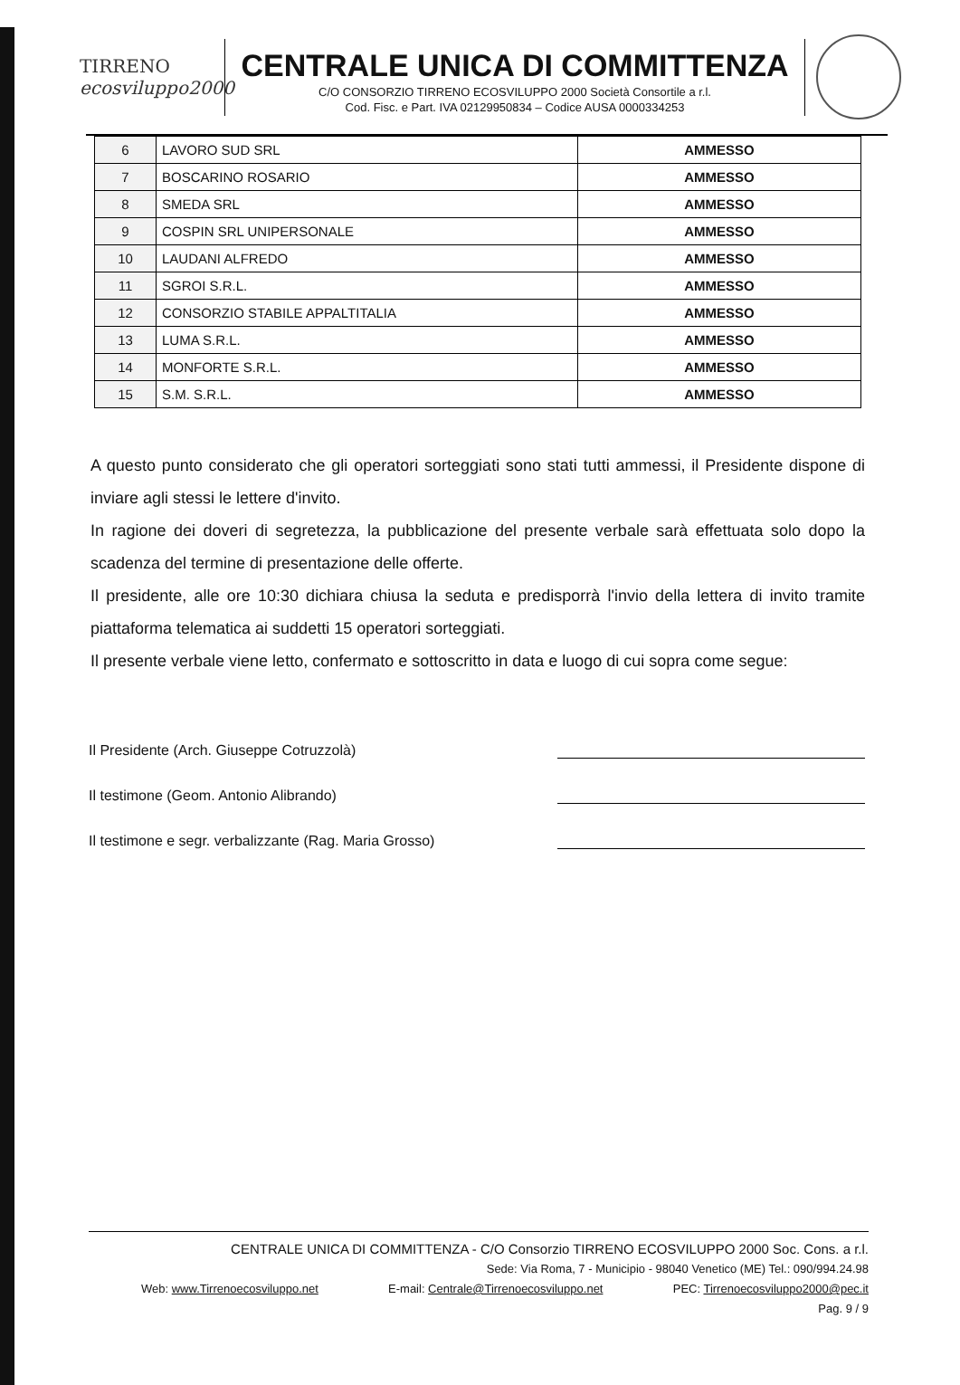TIRRENO
ecosviluppo2000
CENTRALE UNICA DI COMMITTENZA
C/O CONSORZIO TIRRENO ECOSVILUPPO 2000 Società Consortile a r.l.
Cod. Fisc. e Part. IVA 02129950834 – Codice AUSA 0000334253
| 6 | LAVORO SUD SRL | AMMESSO |
| 7 | BOSCARINO ROSARIO | AMMESSO |
| 8 | SMEDA SRL | AMMESSO |
| 9 | COSPIN SRL UNIPERSONALE | AMMESSO |
| 10 | LAUDANI ALFREDO | AMMESSO |
| 11 | SGROI S.R.L. | AMMESSO |
| 12 | CONSORZIO STABILE APPALTITALIA | AMMESSO |
| 13 | LUMA S.R.L. | AMMESSO |
| 14 | MONFORTE S.R.L. | AMMESSO |
| 15 | S.M. S.R.L. | AMMESSO |
A questo punto considerato che gli operatori sorteggiati sono stati tutti ammessi, il Presidente dispone di inviare agli stessi le lettere d'invito.
In ragione dei doveri di segretezza, la pubblicazione del presente verbale sarà effettuata solo dopo la scadenza del termine di presentazione delle offerte.
Il presidente, alle ore 10:30 dichiara chiusa la seduta e predisporrà l'invio della lettera di invito tramite piattaforma telematica ai suddetti 15 operatori sorteggiati.
Il presente verbale viene letto, confermato e sottoscritto in data e luogo di cui sopra come segue:
Il Presidente (Arch. Giuseppe Cotruzzolà)
Il testimone (Geom. Antonio Alibrando)
Il testimone e segr. verbalizzante (Rag. Maria Grosso)
CENTRALE UNICA DI COMMITTENZA - C/O Consorzio TIRRENO ECOSVILUPPO 2000 Soc. Cons. a r.l.
Sede: Via Roma, 7 - Municipio - 98040 Venetico (ME) Tel.: 090/994.24.98
Web: www.Tirrenoecosviluppo.net E-mail: Centrale@Tirrenoecosviluppo.net PEC: Tirrenoecosviluppo2000@pec.it
Pag. 9 / 9